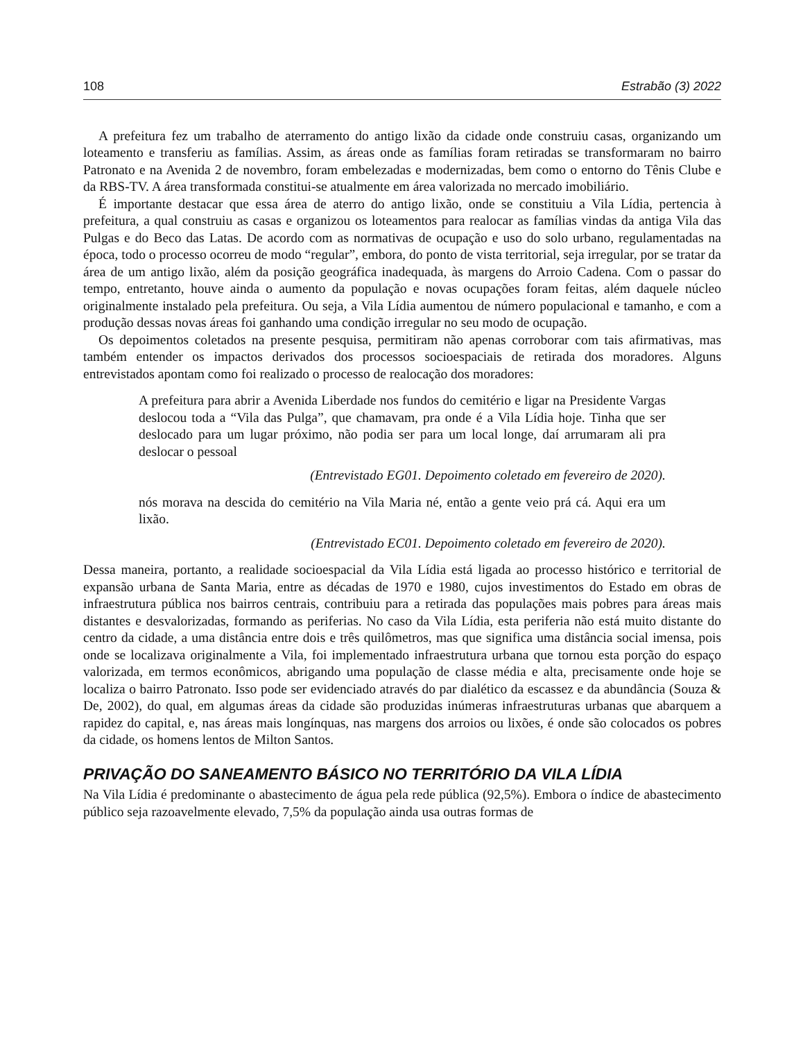108 Estrabão (3) 2022
A prefeitura fez um trabalho de aterramento do antigo lixão da cidade onde construiu casas, organizando um loteamento e transferiu as famílias. Assim, as áreas onde as famílias foram retiradas se transformaram no bairro Patronato e na Avenida 2 de novembro, foram embelezadas e modernizadas, bem como o entorno do Tênis Clube e da RBS-TV. A área transformada constitui-se atualmente em área valorizada no mercado imobiliário.
É importante destacar que essa área de aterro do antigo lixão, onde se constituiu a Vila Lídia, pertencia à prefeitura, a qual construiu as casas e organizou os loteamentos para realocar as famílias vindas da antiga Vila das Pulgas e do Beco das Latas. De acordo com as normativas de ocupação e uso do solo urbano, regulamentadas na época, todo o processo ocorreu de modo “regular”, embora, do ponto de vista territorial, seja irregular, por se tratar da área de um antigo lixão, além da posição geográfica inadequada, às margens do Arroio Cadena. Com o passar do tempo, entretanto, houve ainda o aumento da população e novas ocupações foram feitas, além daquele núcleo originalmente instalado pela prefeitura. Ou seja, a Vila Lídia aumentou de número populacional e tamanho, e com a produção dessas novas áreas foi ganhando uma condição irregular no seu modo de ocupação.
Os depoimentos coletados na presente pesquisa, permitiram não apenas corroborar com tais afirmativas, mas também entender os impactos derivados dos processos socioespaciais de retirada dos moradores. Alguns entrevistados apontam como foi realizado o processo de realocação dos moradores:
A prefeitura para abrir a Avenida Liberdade nos fundos do cemitério e ligar na Presidente Vargas deslocou toda a “Vila das Pulga”, que chamavam, pra onde é a Vila Lídia hoje. Tinha que ser deslocado para um lugar próximo, não podia ser para um local longe, daí arrumaram ali pra deslocar o pessoal
(Entrevistado EG01. Depoimento coletado em fevereiro de 2020).
nós morava na descida do cemitério na Vila Maria né, então a gente veio prá cá. Aqui era um lixão.
(Entrevistado EC01. Depoimento coletado em fevereiro de 2020).
Dessa maneira, portanto, a realidade socioespacial da Vila Lídia está ligada ao processo histórico e territorial de expansão urbana de Santa Maria, entre as décadas de 1970 e 1980, cujos investimentos do Estado em obras de infraestrutura pública nos bairros centrais, contribuiu para a retirada das populações mais pobres para áreas mais distantes e desvalorizadas, formando as periferias. No caso da Vila Lídia, esta periferia não está muito distante do centro da cidade, a uma distância entre dois e três quilômetros, mas que significa uma distância social imensa, pois onde se localizava originalmente a Vila, foi implementado infraestrutura urbana que tornou esta porção do espaço valorizada, em termos econômicos, abrigando uma população de classe média e alta, precisamente onde hoje se localiza o bairro Patronato. Isso pode ser evidenciado através do par dialético da escassez e da abundância (Souza & De, 2002), do qual, em algumas áreas da cidade são produzidas inúmeras infraestruturas urbanas que abarquem a rapidez do capital, e, nas áreas mais longínquas, nas margens dos arroios ou lixões, é onde são colocados os pobres da cidade, os homens lentos de Milton Santos.
PRIVAÇÃO DO SANEAMENTO BÁSICO NO TERRITÓRIO DA VILA LÍDIA
Na Vila Lídia é predominante o abastecimento de água pela rede pública (92,5%). Embora o índice de abastecimento público seja razoavelmente elevado, 7,5% da população ainda usa outras formas de